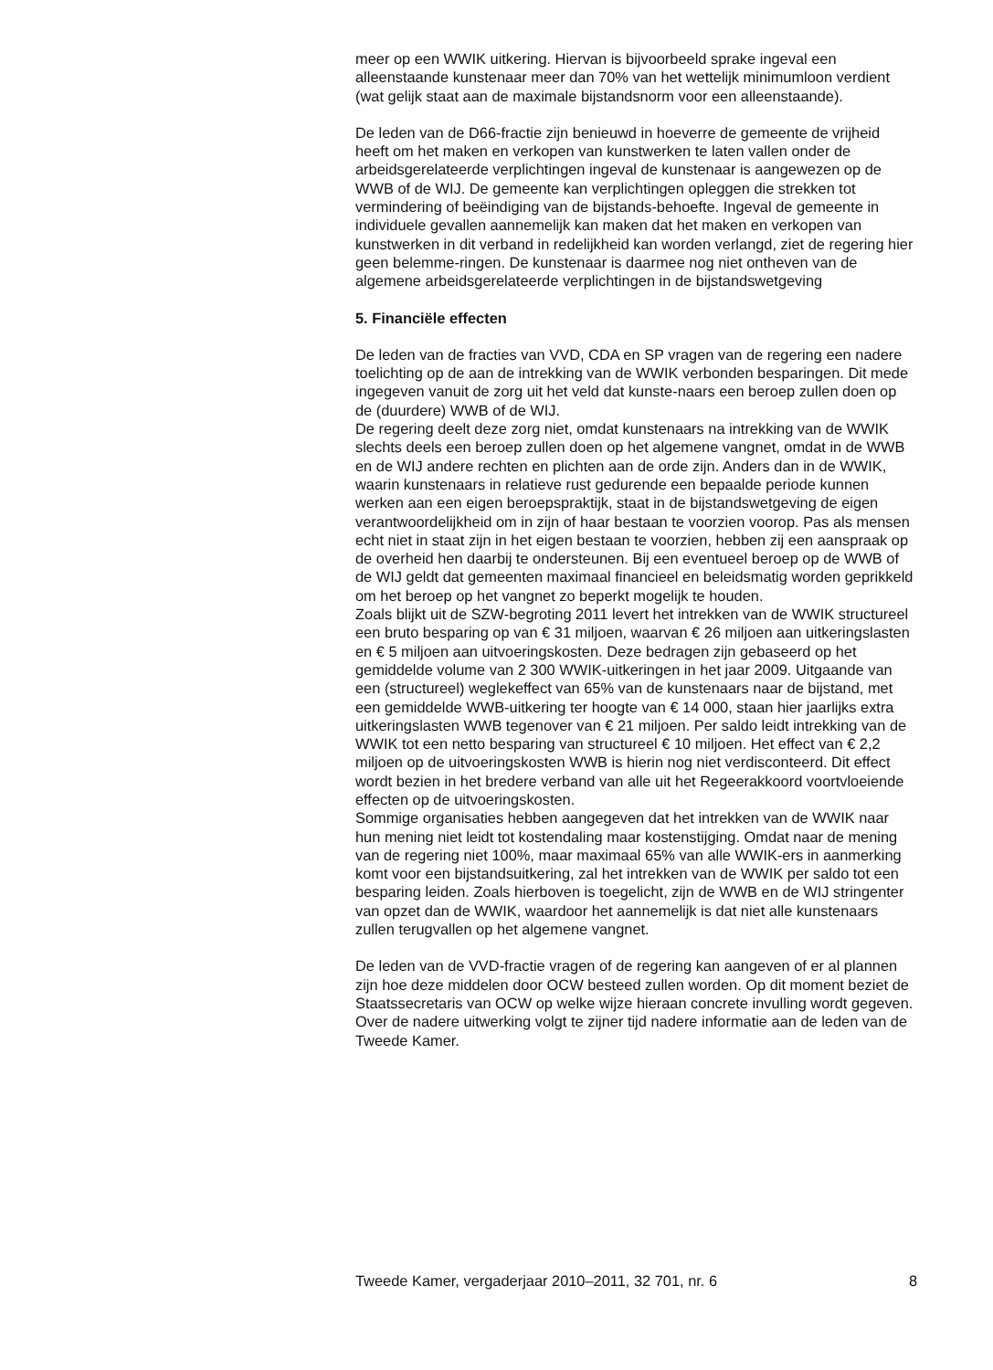meer op een WWIK uitkering. Hiervan is bijvoorbeeld sprake ingeval een alleenstaande kunstenaar meer dan 70% van het wettelijk minimumloon verdient (wat gelijk staat aan de maximale bijstandsnorm voor een alleenstaande).
De leden van de D66-fractie zijn benieuwd in hoeverre de gemeente de vrijheid heeft om het maken en verkopen van kunstwerken te laten vallen onder de arbeidsgerelateerde verplichtingen ingeval de kunstenaar is aangewezen op de WWB of de WIJ. De gemeente kan verplichtingen opleggen die strekken tot vermindering of beëindiging van de bijstands-behoefte. Ingeval de gemeente in individuele gevallen aannemelijk kan maken dat het maken en verkopen van kunstwerken in dit verband in redelijkheid kan worden verlangd, ziet de regering hier geen belemme-ringen. De kunstenaar is daarmee nog niet ontheven van de algemene arbeidsgerelateerde verplichtingen in de bijstandswetgeving
5. Financiële effecten
De leden van de fracties van VVD, CDA en SP vragen van de regering een nadere toelichting op de aan de intrekking van de WWIK verbonden besparingen. Dit mede ingegeven vanuit de zorg uit het veld dat kunste-naars een beroep zullen doen op de (duurdere) WWB of de WIJ.
De regering deelt deze zorg niet, omdat kunstenaars na intrekking van de WWIK slechts deels een beroep zullen doen op het algemene vangnet, omdat in de WWB en de WIJ andere rechten en plichten aan de orde zijn. Anders dan in de WWIK, waarin kunstenaars in relatieve rust gedurende een bepaalde periode kunnen werken aan een eigen beroepspraktijk, staat in de bijstandswetgeving de eigen verantwoordelijkheid om in zijn of haar bestaan te voorzien voorop. Pas als mensen echt niet in staat zijn in het eigen bestaan te voorzien, hebben zij een aanspraak op de overheid hen daarbij te ondersteunen. Bij een eventueel beroep op de WWB of de WIJ geldt dat gemeenten maximaal financieel en beleidsmatig worden geprikkeld om het beroep op het vangnet zo beperkt mogelijk te houden.
Zoals blijkt uit de SZW-begroting 2011 levert het intrekken van de WWIK structureel een bruto besparing op van € 31 miljoen, waarvan € 26 miljoen aan uitkeringslasten en € 5 miljoen aan uitvoeringskosten. Deze bedragen zijn gebaseerd op het gemiddelde volume van 2 300 WWIK-uitkeringen in het jaar 2009. Uitgaande van een (structureel) weglekeffect van 65% van de kunstenaars naar de bijstand, met een gemiddelde WWB-uitkering ter hoogte van € 14 000, staan hier jaarlijks extra uitkeringslasten WWB tegenover van € 21 miljoen. Per saldo leidt intrekking van de WWIK tot een netto besparing van structureel € 10 miljoen. Het effect van € 2,2 miljoen op de uitvoeringskosten WWB is hierin nog niet verdisconteerd. Dit effect wordt bezien in het bredere verband van alle uit het Regeerakkoord voortvloeiende effecten op de uitvoeringskosten.
Sommige organisaties hebben aangegeven dat het intrekken van de WWIK naar hun mening niet leidt tot kostendaling maar kostenstijging. Omdat naar de mening van de regering niet 100%, maar maximaal 65% van alle WWIK-ers in aanmerking komt voor een bijstandsuitkering, zal het intrekken van de WWIK per saldo tot een besparing leiden. Zoals hierboven is toegelicht, zijn de WWB en de WIJ stringenter van opzet dan de WWIK, waardoor het aannemelijk is dat niet alle kunstenaars zullen terugvallen op het algemene vangnet.
De leden van de VVD-fractie vragen of de regering kan aangeven of er al plannen zijn hoe deze middelen door OCW besteed zullen worden. Op dit moment beziet de Staatssecretaris van OCW op welke wijze hieraan concrete invulling wordt gegeven. Over de nadere uitwerking volgt te zijner tijd nadere informatie aan de leden van de Tweede Kamer.
Tweede Kamer, vergaderjaar 2010–2011, 32 701, nr. 6 8